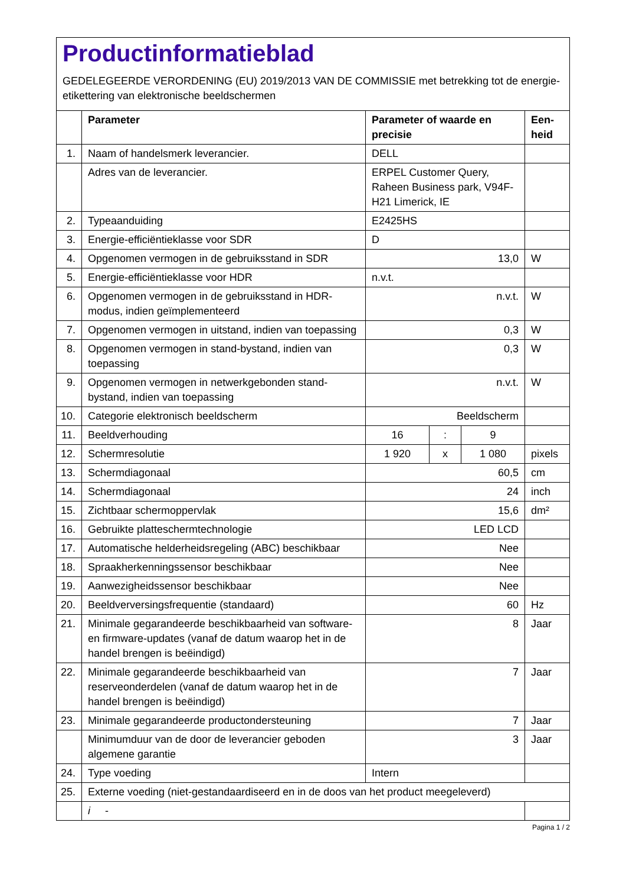Productinformatieblad
GEDELEGEERDE VERORDENING (EU) 2019/2013 VAN DE COMMISSIE met betrekking tot de energie-etikettering van elektronische beeldschermen
| | Parameter | Parameter of waarde en precisie | | | Een-heid |
| --- | --- | --- | --- | --- | --- |
| 1. | Naam of handelsmerk leverancier. | DELL | | | |
| | Adres van de leverancier. | ERPEL Customer Query, Raheen Business park, V94F-H21 Limerick, IE | | | |
| 2. | Typeaanduiding | E2425HS | | | |
| 3. | Energie-efficiëntieklasse voor SDR | D | | | |
| 4. | Opgenomen vermogen in de gebruiksstand in SDR | 13,0 | | | W |
| 5. | Energie-efficiëntieklasse voor HDR | n.v.t. | | | |
| 6. | Opgenomen vermogen in de gebruiksstand in HDR-modus, indien geïmplementeerd | n.v.t. | | | W |
| 7. | Opgenomen vermogen in uitstand, indien van toepassing | 0,3 | | | W |
| 8. | Opgenomen vermogen in stand-bystand, indien van toepassing | 0,3 | | | W |
| 9. | Opgenomen vermogen in netwerkgebonden stand-bystand, indien van toepassing | n.v.t. | | | W |
| 10. | Categorie elektronisch beeldscherm | Beeldscherm | | | |
| 11. | Beeldverhouding | 16 | : | 9 | |
| 12. | Schermresolutie | 1 920 | x | 1 080 | pixels |
| 13. | Schermdiagonaal | 60,5 | | | cm |
| 14. | Schermdiagonaal | 24 | | | inch |
| 15. | Zichtbaar schermoppervlak | 15,6 | | | dm² |
| 16. | Gebruikte platteschermtechnologie | LED LCD | | | |
| 17. | Automatische helderheidsregeling (ABC) beschikbaar | Nee | | | |
| 18. | Spraakherkenningssensor beschikbaar | Nee | | | |
| 19. | Aanwezigheidssensor beschikbaar | Nee | | | |
| 20. | Beeldverversingsfrequentie (standaard) | 60 | | | Hz |
| 21. | Minimale gegarandeerde beschikbaarheid van software- en firmware-updates (vanaf de datum waarop het in de handel brengen is beëindigd) | 8 | | | Jaar |
| 22. | Minimale gegarandeerde beschikbaarheid van reserveonderdelen (vanaf de datum waarop het in de handel brengen is beëindigd) | 7 | | | Jaar |
| 23. | Minimale gegarandeerde productondersteuning | 7 | | | Jaar |
| | Minimumduur van de door de leverancier geboden algemene garantie | 3 | | | Jaar |
| 24. | Type voeding | Intern | | | |
| 25. | Externe voeding (niet-gestandaardiseerd en in de doos van het product meegeleverd) | | | | |
| | i - | | | | |
Pagina 1 / 2